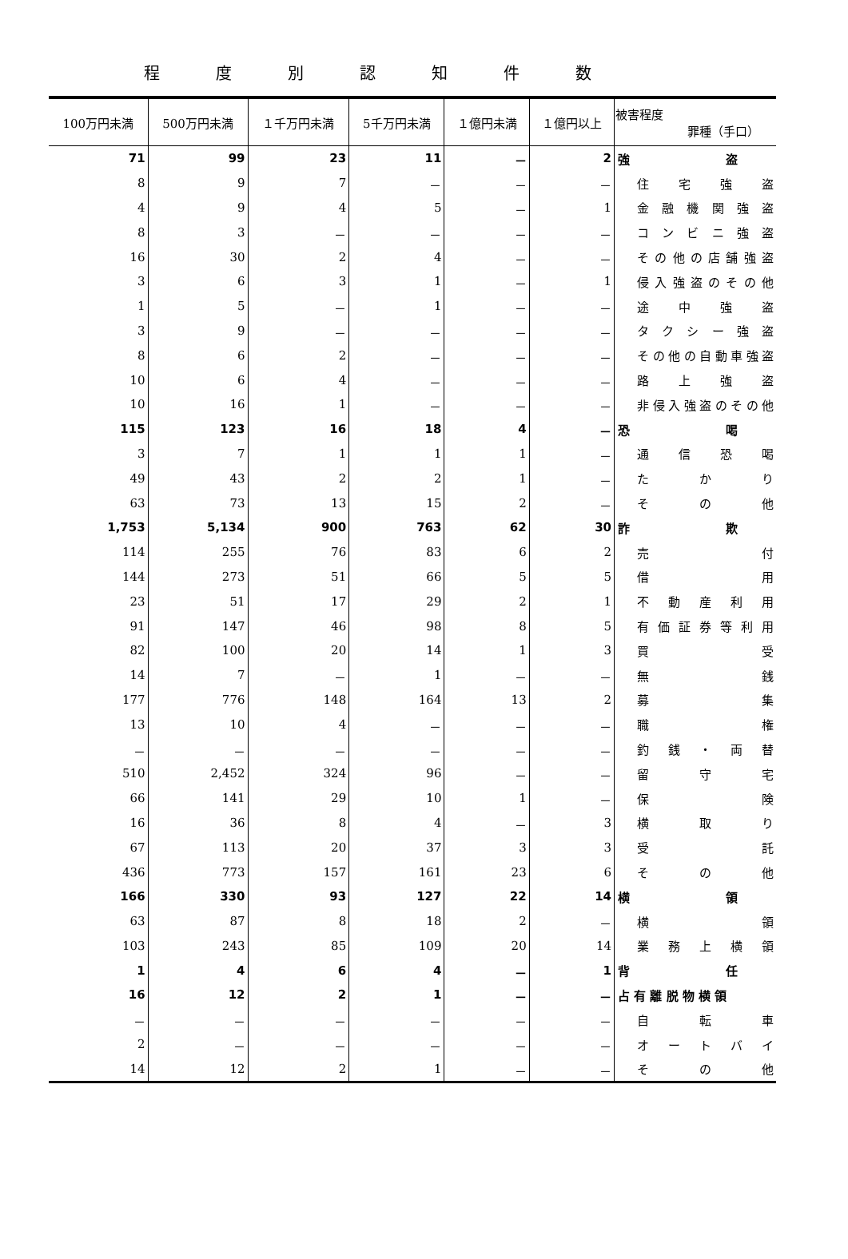程度別認知件数
| 100万円未満 | 500万円未満 | １千万円未満 | 5千万円未満 | １億円未満 | １億円以上 | 被害程度 罪種（手口） |
| --- | --- | --- | --- | --- | --- | --- |
| 71 | 99 | 23 | 11 | － | 2 | 強 盗 |
| 8 | 9 | 7 | － | － | － | 住宅強盗 |
| 4 | 9 | 4 | 5 | － | 1 | 金融機関強盗 |
| 8 | 3 | － | － | － | － | コンビニ強盗 |
| 16 | 30 | 2 | 4 | － | － | その他の店舗強盗 |
| 3 | 6 | 3 | 1 | － | 1 | 侵入強盗のその他 |
| 1 | 5 | － | 1 | － | － | 途中強盗 |
| 3 | 9 | － | － | － | － | タクシー強盗 |
| 8 | 6 | 2 | － | － | － | その他の自動車強盗 |
| 10 | 6 | 4 | － | － | － | 路上強盗 |
| 10 | 16 | 1 | － | － | － | 非侵入強盗のその他 |
| 115 | 123 | 16 | 18 | 4 | － | 恐 喝 |
| 3 | 7 | 1 | 1 | 1 | － | 通信恐喝 |
| 49 | 43 | 2 | 2 | 1 | － | たかり |
| 63 | 73 | 13 | 15 | 2 | － | その他 |
| 1,753 | 5,134 | 900 | 763 | 62 | 30 | 詐 欺 |
| 114 | 255 | 76 | 83 | 6 | 2 | 売付 |
| 144 | 273 | 51 | 66 | 5 | 5 | 借用 |
| 23 | 51 | 17 | 29 | 2 | 1 | 不動産利用 |
| 91 | 147 | 46 | 98 | 8 | 5 | 有価証券等利用 |
| 82 | 100 | 20 | 14 | 1 | 3 | 買受 |
| 14 | 7 | － | 1 | － | － | 無銭 |
| 177 | 776 | 148 | 164 | 13 | 2 | 募集 |
| 13 | 10 | 4 | － | － | － | 職権 |
| － | － | － | － | － | － | 釣銭・両替 |
| 510 | 2,452 | 324 | 96 | － | － | 留守宅 |
| 66 | 141 | 29 | 10 | 1 | － | 保険 |
| 16 | 36 | 8 | 4 | － | 3 | 横取り |
| 67 | 113 | 20 | 37 | 3 | 3 | 受託 |
| 436 | 773 | 157 | 161 | 23 | 6 | その他 |
| 166 | 330 | 93 | 127 | 22 | 14 | 横 領 |
| 63 | 87 | 8 | 18 | 2 | － | 横領 |
| 103 | 243 | 85 | 109 | 20 | 14 | 業務上横領 |
| 1 | 4 | 6 | 4 | － | 1 | 背 任 |
| 16 | 12 | 2 | 1 | － | － | 占 有 離 脱 物 横 領 |
| － | － | － | － | － | － | 自転車 |
| 2 | － | － | － | － | － | オートバイ |
| 14 | 12 | 2 | 1 | － | － | その他 |